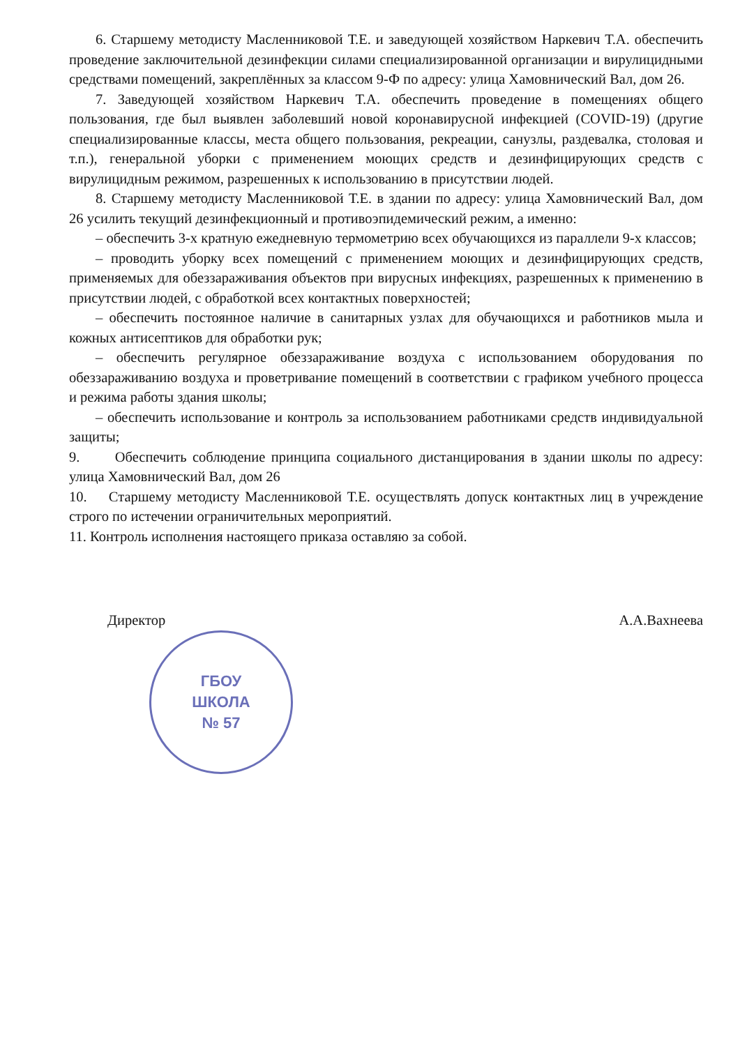6. Старшему методисту Масленниковой Т.Е. и заведующей хозяйством Наркевич Т.А. обеспечить проведение заключительной дезинфекции силами специализированной организации и вирулицидными средствами помещений, закреплённых за классом 9-Ф по адресу: улица Хамовнический Вал, дом 26.
7. Заведующей хозяйством Наркевич Т.А. обеспечить проведение в помещениях общего пользования, где был выявлен заболевший новой коронавирусной инфекцией (COVID-19) (другие специализированные классы, места общего пользования, рекреации, санузлы, раздевалка, столовая и т.п.), генеральной уборки с применением моющих средств и дезинфицирующих средств с вирулицидным режимом, разрешенных к использованию в присутствии людей.
8. Старшему методисту Масленниковой Т.Е. в здании по адресу: улица Хамовнический Вал, дом 26 усилить текущий дезинфекционный и противоэпидемический режим, а именно:
– обеспечить 3-х кратную ежедневную термометрию всех обучающихся из параллели 9-х классов;
– проводить уборку всех помещений с применением моющих и дезинфицирующих средств, применяемых для обеззараживания объектов при вирусных инфекциях, разрешенных к применению в присутствии людей, с обработкой всех контактных поверхностей;
– обеспечить постоянное наличие в санитарных узлах для обучающихся и работников мыла и кожных антисептиков для обработки рук;
– обеспечить регулярное обеззараживание воздуха с использованием оборудования по обеззараживанию воздуха и проветривание помещений в соответствии с графиком учебного процесса и режима работы здания школы;
– обеспечить использование и контроль за использованием работниками средств индивидуальной защиты;
9. Обеспечить соблюдение принципа социального дистанцирования в здании школы по адресу: улица Хамовнический Вал, дом 26
10. Старшему методисту Масленниковой Т.Е. осуществлять допуск контактных лиц в учреждение строго по истечении ограничительных мероприятий.
11. Контроль исполнения настоящего приказа оставляю за собой.
Директор А.А.Вахнеева
ГБОУ
ШКОЛА
№ 57